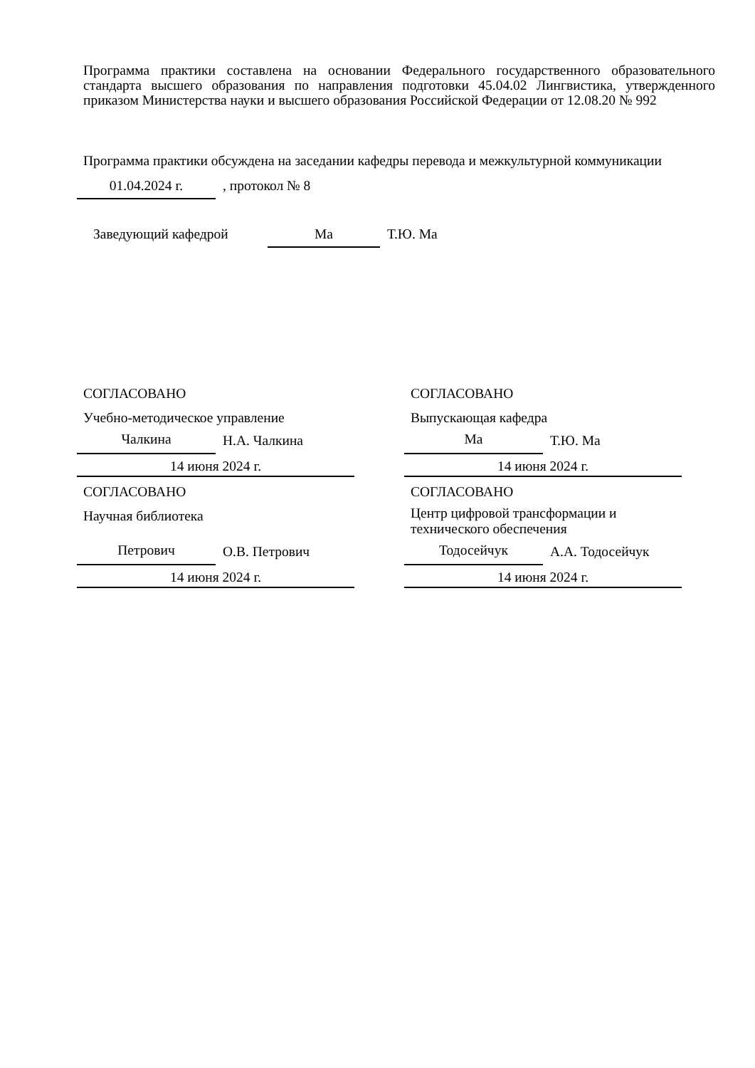Программа практики составлена на основании Федерального государственного образовательного стандарта высшего образования по направления подготовки 45.04.02 Лингвистика, утвержденного приказом Министерства науки и высшего образования Российской Федерации от 12.08.20 № 992
Программа практики обсуждена на заседании кафедры перевода и межкультурной коммуникации
01.04.2024 г.
, протокол № 8
Заведующий кафедрой
Ма
Т.Ю. Ма
СОГЛАСОВАНО
Учебно-методическое управление
Чалкина
Н.А. Чалкина
14 июня 2024 г.
СОГЛАСОВАНО
Научная библиотека
Петрович
О.В. Петрович
14 июня 2024 г.
СОГЛАСОВАНО
Выпускающая кафедра
Ма
Т.Ю. Ма
14 июня 2024 г.
СОГЛАСОВАНО
Центр цифровой трансформации и технического обеспечения
Тодосейчук
А.А. Тодосейчук
14 июня 2024 г.